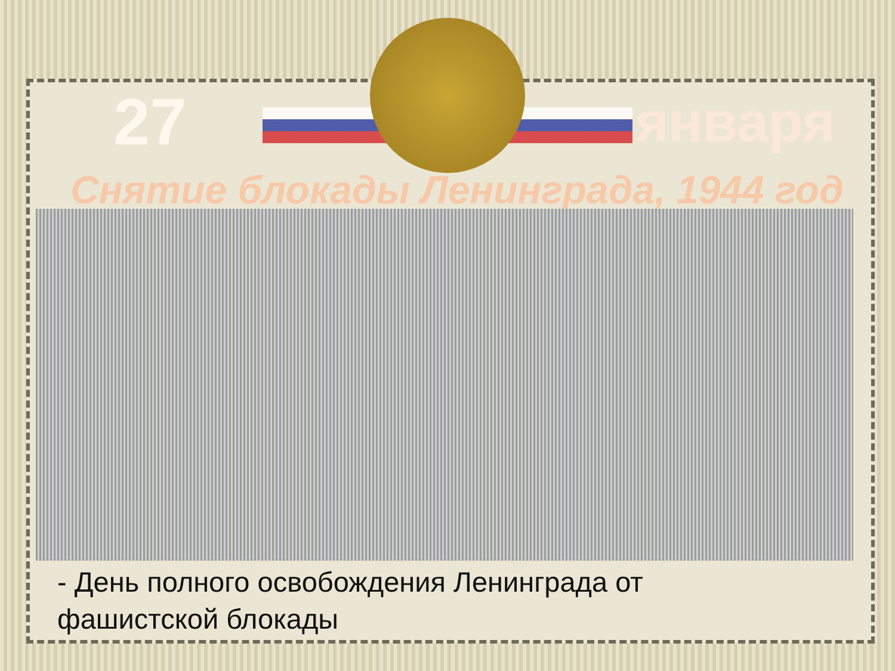27
января
Снятие блокады Ленинграда, 1944 год
- День полного освобождения Ленинграда от
фашистской блокады